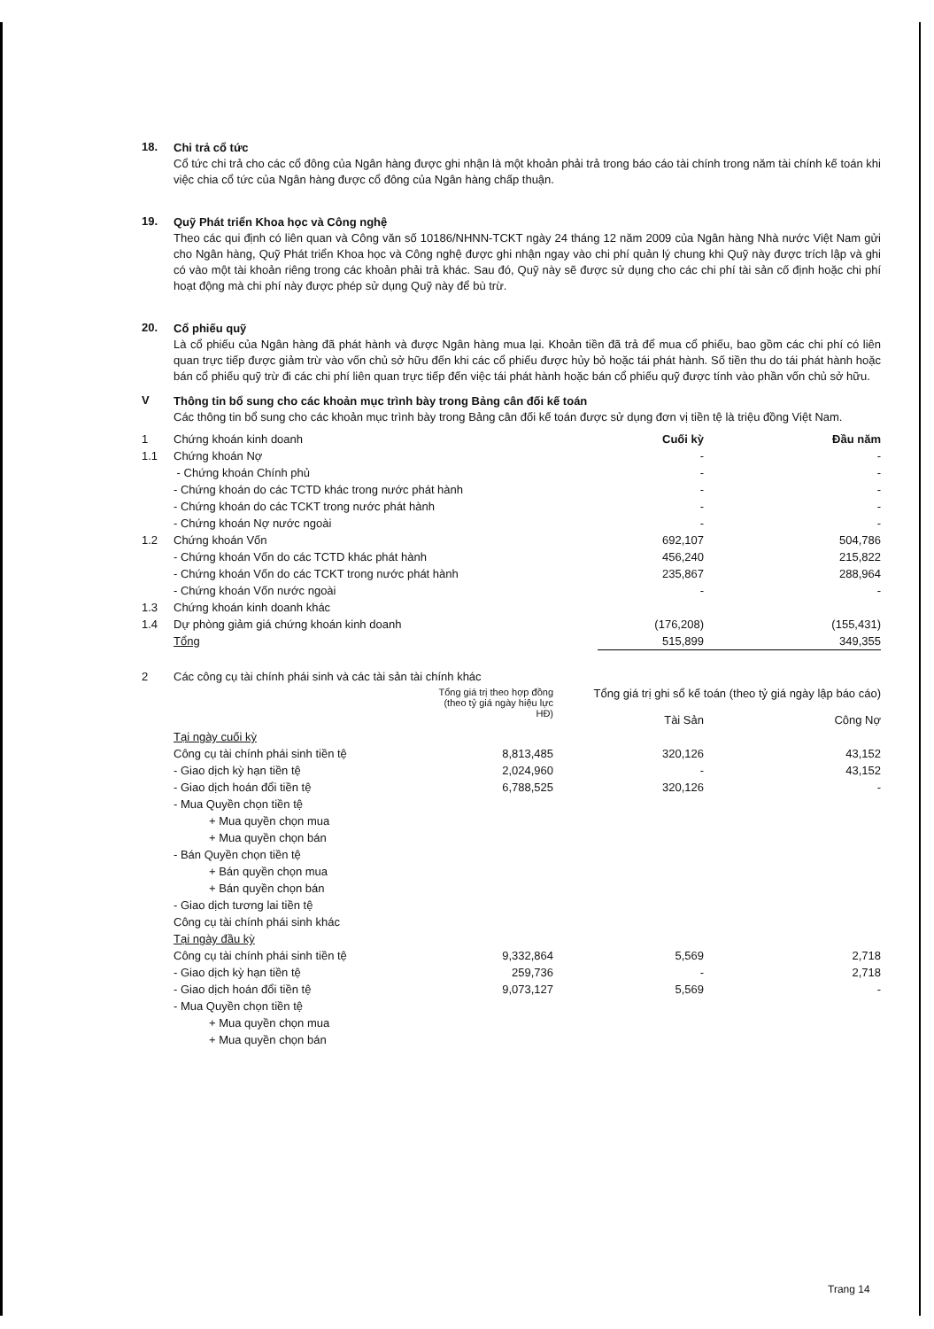18.
Chi trả cổ tức
Cổ tức chi trả cho các cổ đông của Ngân hàng được ghi nhận là một khoản phải trả trong báo cáo tài chính trong năm tài chính kế toán khi việc chia cổ tức của Ngân hàng được cổ đông của Ngân hàng chấp thuận.
19.
Quỹ Phát triển Khoa học và Công nghệ
Theo các qui định có liên quan và Công văn số 10186/NHNN-TCKT ngày 24 tháng 12 năm 2009 của Ngân hàng Nhà nước Việt Nam gửi cho Ngân hàng, Quỹ Phát triển Khoa học và Công nghệ được ghi nhận ngay vào chi phí quản lý chung khi Quỹ này được trích lập và ghi có vào một tài khoản riêng trong các khoản phải trả khác. Sau đó, Quỹ này sẽ được sử dụng cho các chi phí tài sản cố định hoặc chi phí hoạt động mà chi phí này được phép sử dụng Quỹ này để bù trừ.
20.
Cổ phiếu quỹ
Là cổ phiếu của Ngân hàng đã phát hành và được Ngân hàng mua lại. Khoản tiền đã trả để mua cổ phiếu, bao gồm các chi phí có liên quan trực tiếp được giảm trừ vào vốn chủ sở hữu đến khi các cổ phiếu được hủy bỏ hoặc tái phát hành. Số tiền thu do tái phát hành hoặc bán cổ phiếu quỹ trừ đi các chi phí liên quan trực tiếp đến việc tái phát hành hoặc bán cổ phiếu quỹ được tính vào phần vốn chủ sở hữu.
V
Thông tin bổ sung cho các khoản mục trình bày trong Bảng cân đối kế toán
Các thông tin bổ sung cho các khoản mục trình bày trong Bảng cân đối kế toán được sử dụng đơn vị tiền tệ là triệu đồng Việt Nam.
| 1 | Chứng khoán kinh doanh | Cuối kỳ | Đầu năm |
| 1.1 | Chứng khoán Nợ | - | - |
| | - Chứng khoán Chính phủ | - | - |
| | - Chứng khoán do các TCTD khác trong nước phát hành | - | - |
| | - Chứng khoán do các TCKT trong nước phát hành | - | - |
| | - Chứng khoán Nợ nước ngoài | - | - |
| 1.2 | Chứng khoán Vốn | 692,107 | 504,786 |
| | - Chứng khoán Vốn do các TCTD khác phát hành | 456,240 | 215,822 |
| | - Chứng khoán Vốn do các TCKT trong nước phát hành | 235,867 | 288,964 |
| | - Chứng khoán Vốn nước ngoài | - | - |
| 1.3 | Chứng khoán kinh doanh khác | | |
| 1.4 | Dự phòng giảm giá chứng khoán kinh doanh | (176,208) | (155,431) |
| | Tổng | 515,899 | 349,355 |
| 2 | Các công cụ tài chính phái sinh và các tài sản tài chính khác | | | |
| | | Tổng giá trị theo hợp đồng (theo tỷ giá ngày hiệu lực HĐ) | Tổng giá trị ghi sổ kế toán (theo tỷ giá ngày lập báo cáo) Tài Sản Công Nợ | |
| | Tại ngày cuối kỳ | | | |
| | Công cụ tài chính phái sinh tiền tệ | 8,813,485 | 320,126 | 43,152 |
| | - Giao dịch kỳ hạn tiền tệ | 2,024,960 | - | 43,152 |
| | - Giao dịch hoán đổi tiền tệ | 6,788,525 | 320,126 | - |
| | - Mua Quyền chọn tiền tệ | | | |
| | + Mua quyền chọn mua | | | |
| | + Mua quyền chọn bán | | | |
| | - Bán Quyền chọn tiền tệ | | | |
| | + Bán quyền chọn mua | | | |
| | + Bán quyền chọn bán | | | |
| | - Giao dịch tương lai tiền tệ | | | |
| | Công cụ tài chính phái sinh khác | | | |
| | Tại ngày đầu kỳ | | | |
| | Công cụ tài chính phái sinh tiền tệ | 9,332,864 | 5,569 | 2,718 |
| | - Giao dịch kỳ hạn tiền tệ | 259,736 | - | 2,718 |
| | - Giao dịch hoán đổi tiền tệ | 9,073,127 | 5,569 | - |
| | - Mua Quyền chọn tiền tệ | | | |
| | + Mua quyền chọn mua | | | |
| | + Mua quyền chọn bán | | | |
Trang 14